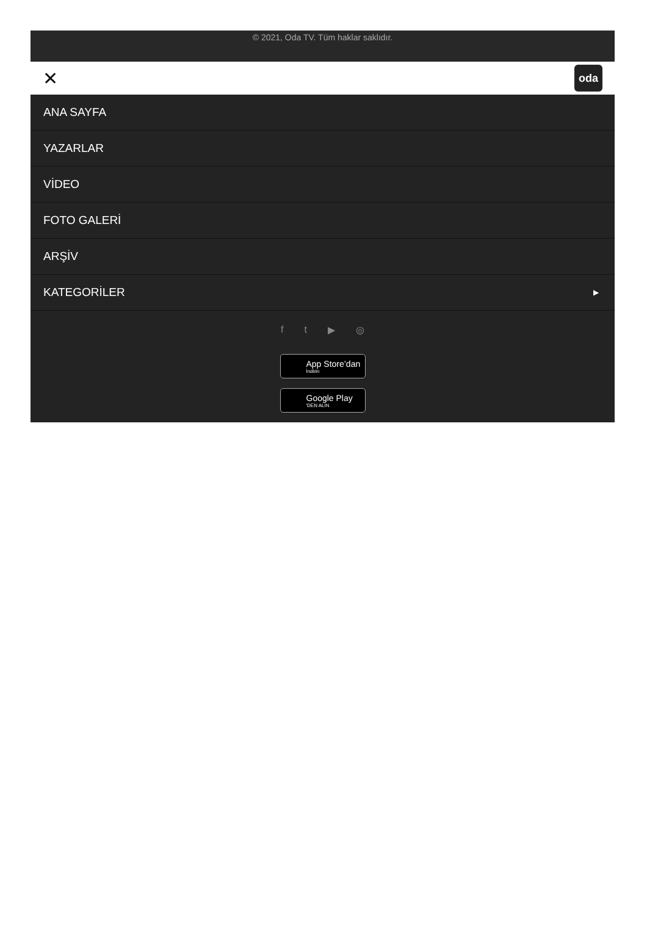© 2021, Oda TV. Tüm haklar saklıdır.
✕
oda
ANA SAYFA
YAZARLAR
VİDEO
FOTO GALERİ
ARŞİV
KATEGORİLER ▶
f t ▶ ◎
App Store’dan
İndirin
Google Play
'DEN ALIN